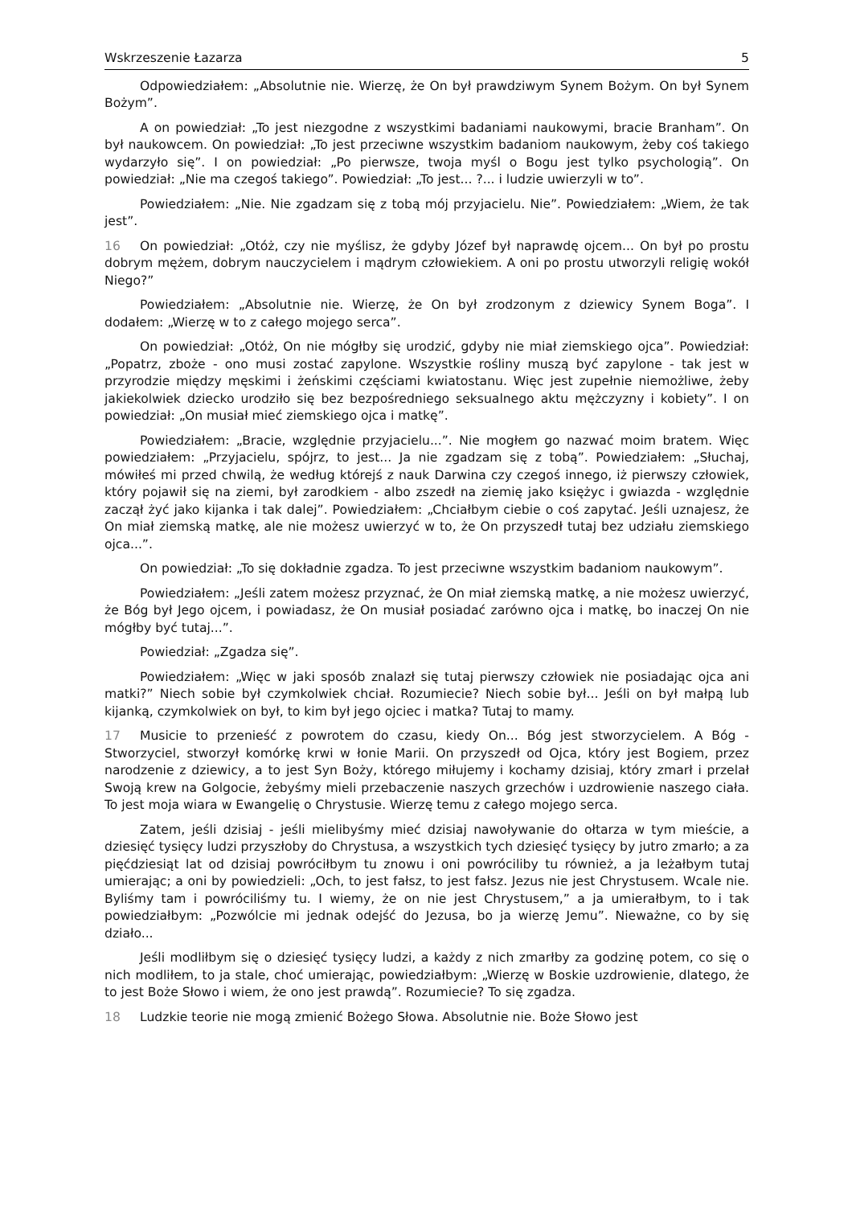Wskrzeszenie Łazarza 5
Odpowiedziałem: „Absolutnie nie. Wierzę, że On był prawdziwym Synem Bożym. On był Synem Bożym”.
A on powiedział: „To jest niezgodne z wszystkimi badaniami naukowymi, bracie Branham”. On był naukowcem. On powiedział: „To jest przeciwne wszystkim badaniom naukowym, żeby coś takiego wydarzyło się”. I on powiedział: „Po pierwsze, twoja myśl o Bogu jest tylko psychologią”. On powiedział: „Nie ma czegoś takiego”. Powiedział: „To jest... ?... i ludzie uwierzyli w to”.
Powiedziałem: „Nie. Nie zgadzam się z tobą mój przyjacielu. Nie”. Powiedziałem: „Wiem, że tak jest”.
16 On powiedział: „Otóż, czy nie myślisz, że gdyby Józef był naprawdę ojcem... On był po prostu dobrym mężem, dobrym nauczycielem i mądrym człowiekiem. A oni po prostu utworzyli religię wokół Niego?”
Powiedziałem: „Absolutnie nie. Wierzę, że On był zrodzonym z dziewicy Synem Boga”. I dodałem: „Wierzę w to z całego mojego serca”.
On powiedział: „Otóż, On nie mógłby się urodzić, gdyby nie miał ziemskiego ojca”. Powiedział: „Popatrz, zboże - ono musi zostać zapylone. Wszystkie rośliny muszą być zapylone - tak jest w przyrodzie między męskimi i żeńskimi częściami kwiatostanu. Więc jest zupełnie niemożliwe, żeby jakiekolwiek dziecko urodziło się bez bezpośredniego seksualnego aktu mężczyzny i kobiety”. I on powiedział: „On musiał mieć ziemskiego ojca i matkę”.
Powiedziałem: „Bracie, względnie przyjacielu...”. Nie mogłem go nazwać moim bratem. Więc powiedziałem: „Przyjacielu, spójrz, to jest... Ja nie zgadzam się z tobą”. Powiedziałem: „Słuchaj, mówiłeś mi przed chwilą, że według którejś z nauk Darwina czy czegoś innego, iż pierwszy człowiek, który pojawił się na ziemi, był zarodkiem - albo zszedł na ziemię jako księżyc i gwiazda - względnie zaczął żyć jako kijanka i tak dalej”. Powiedziałem: „Chciałbym ciebie o coś zapytać. Jeśli uznajesz, że On miał ziemską matkę, ale nie możesz uwierzyć w to, że On przyszedł tutaj bez udziału ziemskiego ojca...”.
On powiedział: „To się dokładnie zgadza. To jest przeciwne wszystkim badaniom naukowym”.
Powiedziałem: „Jeśli zatem możesz przyznać, że On miał ziemską matkę, a nie możesz uwierzyć, że Bóg był Jego ojcem, i powiadasz, że On musiał posiadać zarówno ojca i matkę, bo inaczej On nie mógłby być tutaj...”.
Powiedział: „Zgadza się”.
Powiedziałem: „Więc w jaki sposób znalazł się tutaj pierwszy człowiek nie posiadając ojca ani matki?” Niech sobie był czymkolwiek chciał. Rozumiecie? Niech sobie był... Jeśli on był małpą lub kijanką, czymkolwiek on był, to kim był jego ojciec i matka? Tutaj to mamy.
17 Musicie to przenieść z powrotem do czasu, kiedy On... Bóg jest stworzycielem. A Bóg - Stworzyciel, stworzył komórkę krwi w łonie Marii. On przyszedł od Ojca, który jest Bogiem, przez narodzenie z dziewicy, a to jest Syn Boży, którego miłujemy i kochamy dzisiaj, który zmarł i przelał Swoją krew na Golgocie, żebyśmy mieli przebaczenie naszych grzechów i uzdrowienie naszego ciała. To jest moja wiara w Ewangelię o Chrystusie. Wierzę temu z całego mojego serca.
Zatem, jeśli dzisiaj - jeśli mielibyśmy mieć dzisiaj nawoływanie do ołtarza w tym mieście, a dziesięć tysięcy ludzi przyszłoby do Chrystusa, a wszystkich tych dziesięć tysięcy by jutro zmarło; a za pięćdziesiąt lat od dzisiaj powróciłbym tu znowu i oni powróciliby tu również, a ja leżałbym tutaj umierając; a oni by powiedzieli: „Och, to jest fałsz, to jest fałsz. Jezus nie jest Chrystusem. Wcale nie. Byliśmy tam i powróciliśmy tu. I wiemy, że on nie jest Chrystusem,” a ja umierałbym, to i tak powiedziałbym: „Pozwólcie mi jednak odejść do Jezusa, bo ja wierzę Jemu”. Nieważne, co by się działo...
Jeśli modliłbym się o dziesięć tysięcy ludzi, a każdy z nich zmarłby za godzinę potem, co się o nich modliłem, to ja stale, choć umierając, powiedziałbym: „Wierzę w Boskie uzdrowienie, dlatego, że to jest Boże Słowo i wiem, że ono jest prawdą”. Rozumiecie? To się zgadza.
18 Ludzkie teorie nie mogą zmienić Bożego Słowa. Absolutnie nie. Boże Słowo jest